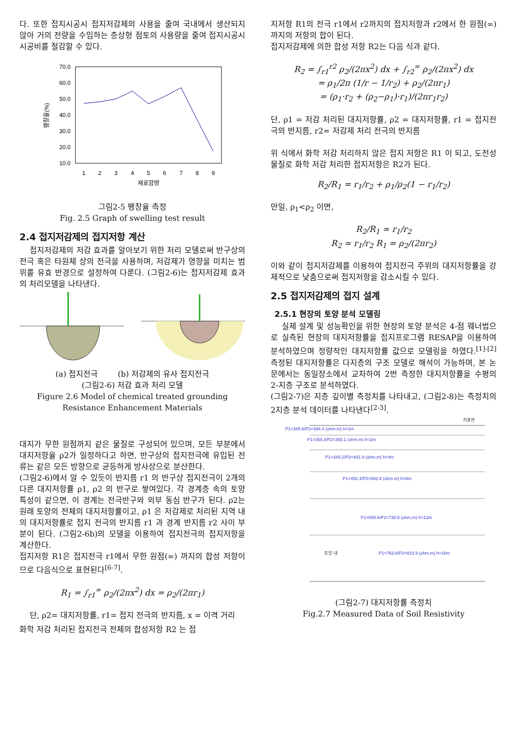다. 또한 접지시공시 접지저감제의 사용을 줄여 국내에서 생산되지 않아 거의 전량을 수입하는 층상형 점토의 사용량을 줄여 접지시공시 시공비를 절감할 수 있다.
70.0
60.0
50.0
40.0
30.0
20.0
10.0
1
2
3
4
5
6
7
8
9
재료함량
팽창율(%)
그림2-5 팽창율 측정
Fig. 2.5 Graph of swelling test result
2.4 접지저감제의 접지저항 계산
접지저감제의 저감 효과를 알아보기 위한 처리 모델로써 반구상의 전극 혹은 타원체 상의 전극을 사용하며, 저감제가 영향을 미치는 범위를 유효 반경으로 설정하여 다룬다. (그림2-6)는 접지저감제 효과의 처리모델을 나타낸다.
(a) 접지전극 (b) 저감제의 유사 접지전극
(그림2-6) 저감 효과 처리 모델
Figure 2.6 Model of chemical treated grounding Resistance Enhancement Materials
대지가 무한 원점까지 같은 물질로 구성되어 있으며, 모든 부분에서 대지저항율 ρ2가 일정하다고 하면, 반구상의 접지전극에 유입된 전류는 같은 모든 방향으로 균등하게 방사상으로 분산한다.
(그림2-6)에서 알 수 있듯이 반지름 r1 의 반구상 접지전극이 2개의 다른 대지저항률 ρ1, ρ2 의 반구로 쌓여있다. 각 경계층 속의 토양 특성이 같으면, 이 경계는 전극반구와 외부 동심 반구가 된다. ρ2는 원래 토양의 전체의 대지저항률이고, ρ1 은 저감제로 처리된 지역 내의 대지저항률로 접지 전극의 반지름 r1 과 경계 반지름 r2 사이 부분이 된다. (그림2-6b)의 모델을 이용하여 접지전극의 접지저항을 계산한다.
접지저항 R1은 접지전극 r1에서 무한 원점(∞) 까지의 합성 저항이므로 다음식으로 표현된다<sup>[6-7]</sup>.
R<sub>1</sub> = ∫<sub>r1</sub><sup>∞</sup> ρ<sub>2</sub>/(2πx<sup>2</sup>) dx = ρ<sub>2</sub>/(2πr<sub>1</sub>)
단, ρ2= 대지저항률, r1= 접지 전극의 반지름, x = 이격 거리
화학 저감 처리된 접지전극 전체의 합성저항 R2 는 접
지저항 R1의 전극 r1에서 r2까지의 접지저항과 r2에서 한 원점(∞)까지의 저항의 합이 된다.
접지저감제에 의한 합성 저항 R2는 다음 식과 같다.
R<sub>2</sub> = ∫<sub>r1</sub><sup>r2</sup> ρ<sub>2</sub>/(2πx<sup>2</sup>) dx + ∫<sub>r2</sub><sup>∞</sup> ρ<sub>2</sub>/(2πx<sup>2</sup>) dx
= ρ<sub>1</sub>/2π (1/r − 1/r<sub>2</sub>) + ρ<sub>2</sub>/(2πr<sub>1</sub>)
= (ρ<sub>1</sub>·r<sub>2</sub> + (ρ<sub>2</sub>−ρ<sub>1</sub>)·r<sub>1</sub>)/(2πr<sub>1</sub>r<sub>2</sub>)
단, ρ1 = 저감 처리된 대지저항률, ρ2 = 대지저항률, r1 = 접지전극의 반지름, r2= 저감제 처리 전극의 반지름
위 식에서 화학 저감 처리하지 않은 접지 저항은 R1 이 되고, 도전성 물질로 화학 저감 처리한 접지저항은 R2가 된다.
R<sub>2</sub>/R<sub>1</sub> = r<sub>1</sub>/r<sub>2</sub> + ρ<sub>1</sub>/ρ<sub>2</sub>(1 − r<sub>1</sub>/r<sub>2</sub>)
만일, ρ<sub>1</sub><ρ<sub>2</sub> 이면,
R<sub>2</sub>/R<sub>1</sub> ≃ r<sub>1</sub>/r<sub>2</sub>
R<sub>2</sub> ≃ r<sub>1</sub>/r<sub>2</sub> R<sub>1</sub> = ρ<sub>2</sub>/(2πr<sub>2</sub>)
이와 같이 접지저감제를 이용하여 접지전극 주위의 대지저항률을 강제적으로 낮춤으로써 접지저항을 감소시킬 수 있다.
2.5 접지저감제의 접지 설계
2.5.1 현장의 토양 분석 모델링
실제 설계 및 성능확인을 위한 현장의 토양 분석은 4-점 웨너법으로 실측된 현장의 대지저항률을 접지프로그램 RESAP을 이용하여 분석하였으며 정량적인 대지저항률 값으로 모델링을 하였다.<sup>[1]-[2]</sup> 측정된 대지저항률은 다지층의 구조 모델로 해석이 가능하며, 본 논문에서는 동일장소에서 교차하여 2번 측정한 대지저항률을 수평의 2-지층 구조로 분석하였다.
(그림2-7)은 지층 깊이별 측정치를 나타내고, (그림2-8)는 측정치의 2지층 분석 데이터를 나타낸다<sup>[2-3]</sup>.
지표면
P1=385.6/P2=394.4 (ohm.m) h=1m
P1=355.4/P2=393.1 (ohm.m) h=2m
P1=349.2/P2=401.9 (ohm.m) h=4m
P1=492.4/P2=582.8 (ohm.m) h=8m
P1=655.6/P2=738.5 (ohm.m) h=12m
토양 내
P1=763.6/P2=823.9 (ohm.m) h=16m
(그림2-7) 대지저항률 측정치
Fig.2.7 Measured Data of Soil Resistivity